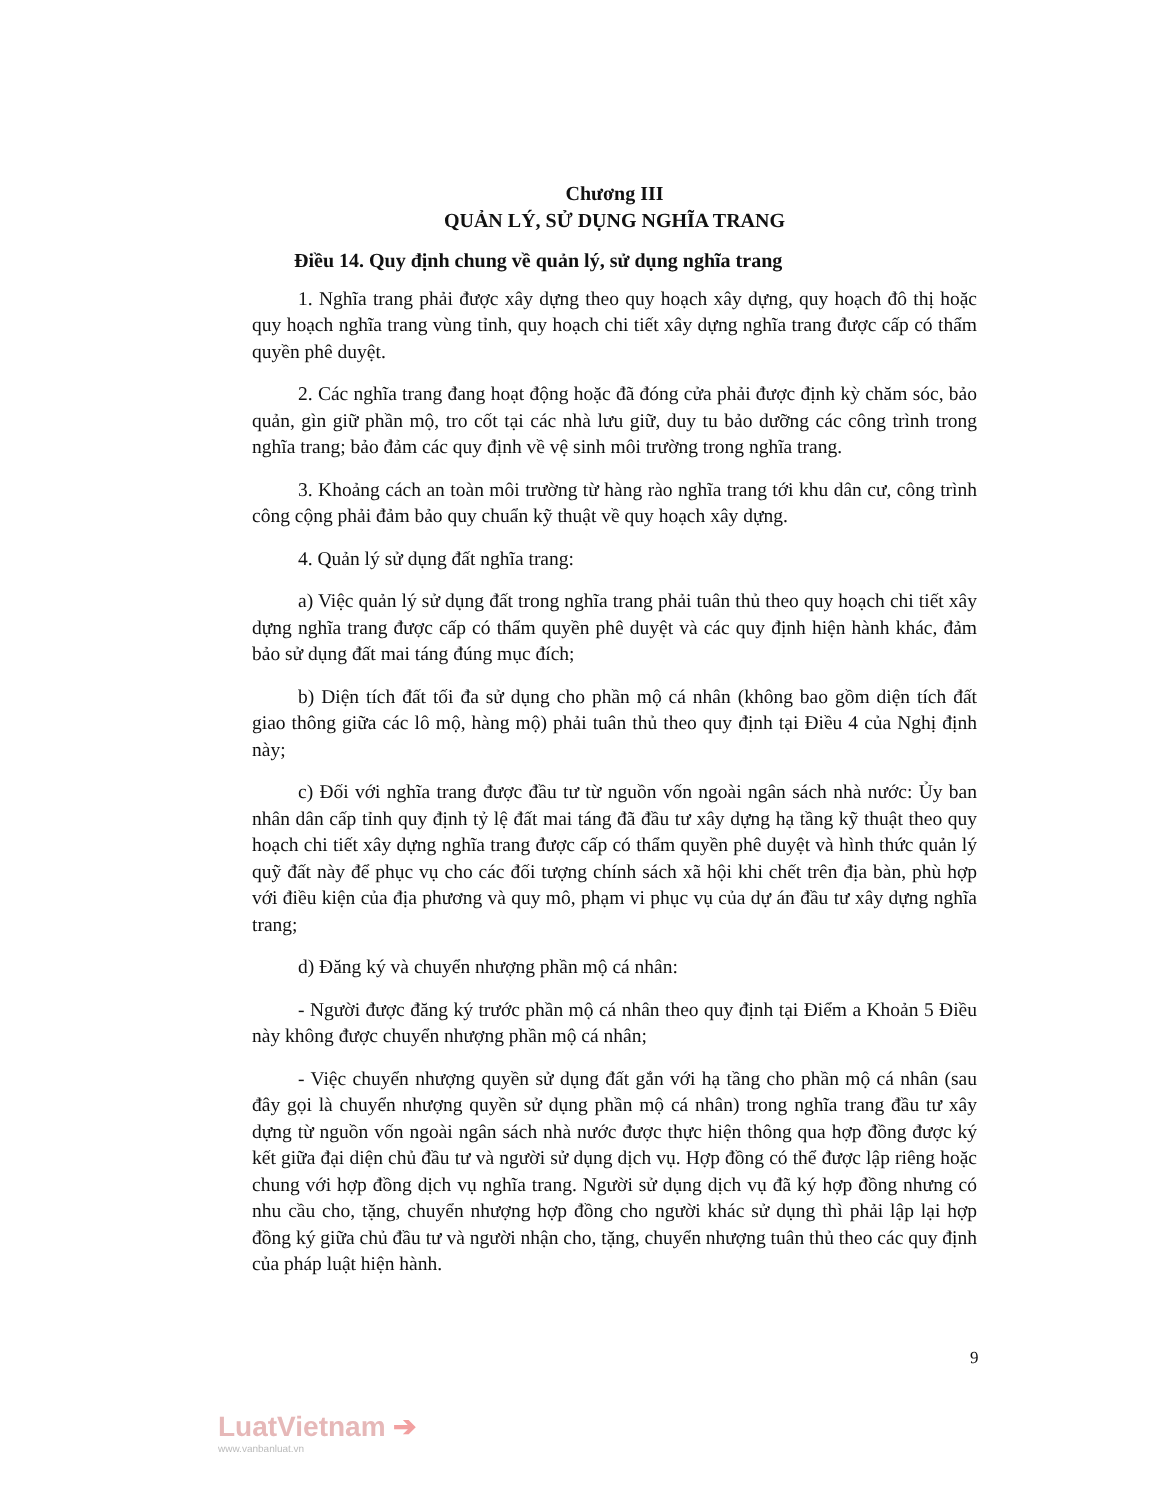Chương III
QUẢN LÝ, SỬ DỤNG NGHĨA TRANG
Điều 14. Quy định chung về quản lý, sử dụng nghĩa trang
1. Nghĩa trang phải được xây dựng theo quy hoạch xây dựng, quy hoạch đô thị hoặc quy hoạch nghĩa trang vùng tỉnh, quy hoạch chi tiết xây dựng nghĩa trang được cấp có thẩm quyền phê duyệt.
2. Các nghĩa trang đang hoạt động hoặc đã đóng cửa phải được định kỳ chăm sóc, bảo quản, gìn giữ phần mộ, tro cốt tại các nhà lưu giữ, duy tu bảo dưỡng các công trình trong nghĩa trang; bảo đảm các quy định về vệ sinh môi trường trong nghĩa trang.
3. Khoảng cách an toàn môi trường từ hàng rào nghĩa trang tới khu dân cư, công trình công cộng phải đảm bảo quy chuẩn kỹ thuật về quy hoạch xây dựng.
4. Quản lý sử dụng đất nghĩa trang:
a) Việc quản lý sử dụng đất trong nghĩa trang phải tuân thủ theo quy hoạch chi tiết xây dựng nghĩa trang được cấp có thẩm quyền phê duyệt và các quy định hiện hành khác, đảm bảo sử dụng đất mai táng đúng mục đích;
b) Diện tích đất tối đa sử dụng cho phần mộ cá nhân (không bao gồm diện tích đất giao thông giữa các lô mộ, hàng mộ) phải tuân thủ theo quy định tại Điều 4 của Nghị định này;
c) Đối với nghĩa trang được đầu tư từ nguồn vốn ngoài ngân sách nhà nước: Ủy ban nhân dân cấp tỉnh quy định tỷ lệ đất mai táng đã đầu tư xây dựng hạ tầng kỹ thuật theo quy hoạch chi tiết xây dựng nghĩa trang được cấp có thẩm quyền phê duyệt và hình thức quản lý quỹ đất này để phục vụ cho các đối tượng chính sách xã hội khi chết trên địa bàn, phù hợp với điều kiện của địa phương và quy mô, phạm vi phục vụ của dự án đầu tư xây dựng nghĩa trang;
d) Đăng ký và chuyển nhượng phần mộ cá nhân:
- Người được đăng ký trước phần mộ cá nhân theo quy định tại Điểm a Khoản 5 Điều này không được chuyển nhượng phần mộ cá nhân;
- Việc chuyển nhượng quyền sử dụng đất gắn với hạ tầng cho phần mộ cá nhân (sau đây gọi là chuyển nhượng quyền sử dụng phần mộ cá nhân) trong nghĩa trang đầu tư xây dựng từ nguồn vốn ngoài ngân sách nhà nước được thực hiện thông qua hợp đồng được ký kết giữa đại diện chủ đầu tư và người sử dụng dịch vụ. Hợp đồng có thể được lập riêng hoặc chung với hợp đồng dịch vụ nghĩa trang. Người sử dụng dịch vụ đã ký hợp đồng nhưng có nhu cầu cho, tặng, chuyển nhượng hợp đồng cho người khác sử dụng thì phải lập lại hợp đồng ký giữa chủ đầu tư và người nhận cho, tặng, chuyển nhượng tuân thủ theo các quy định của pháp luật hiện hành.
9
LuatVietnam ➔
www.vanbanluat.vn